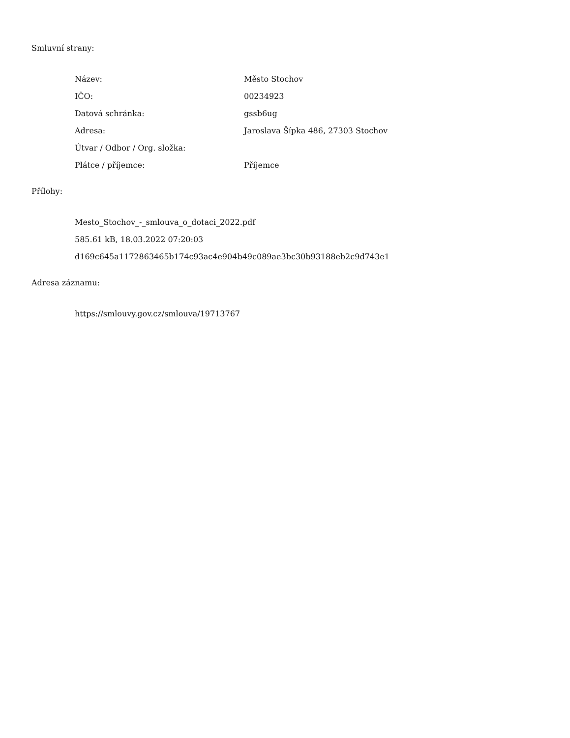Smluvní strany:
| Název: | Město Stochov |
| IČO: | 00234923 |
| Datová schránka: | gssb6ug |
| Adresa: | Jaroslava Šípka 486, 27303 Stochov |
| Útvar / Odbor / Org. složka: | |
| Plátce / příjemce: | Příjemce |
Přílohy:
Mesto_Stochov_-_smlouva_o_dotaci_2022.pdf
585.61 kB, 18.03.2022 07:20:03
d169c645a1172863465b174c93ac4e904b49c089ae3bc30b93188eb2c9d743e1
Adresa záznamu:
https://smlouvy.gov.cz/smlouva/19713767